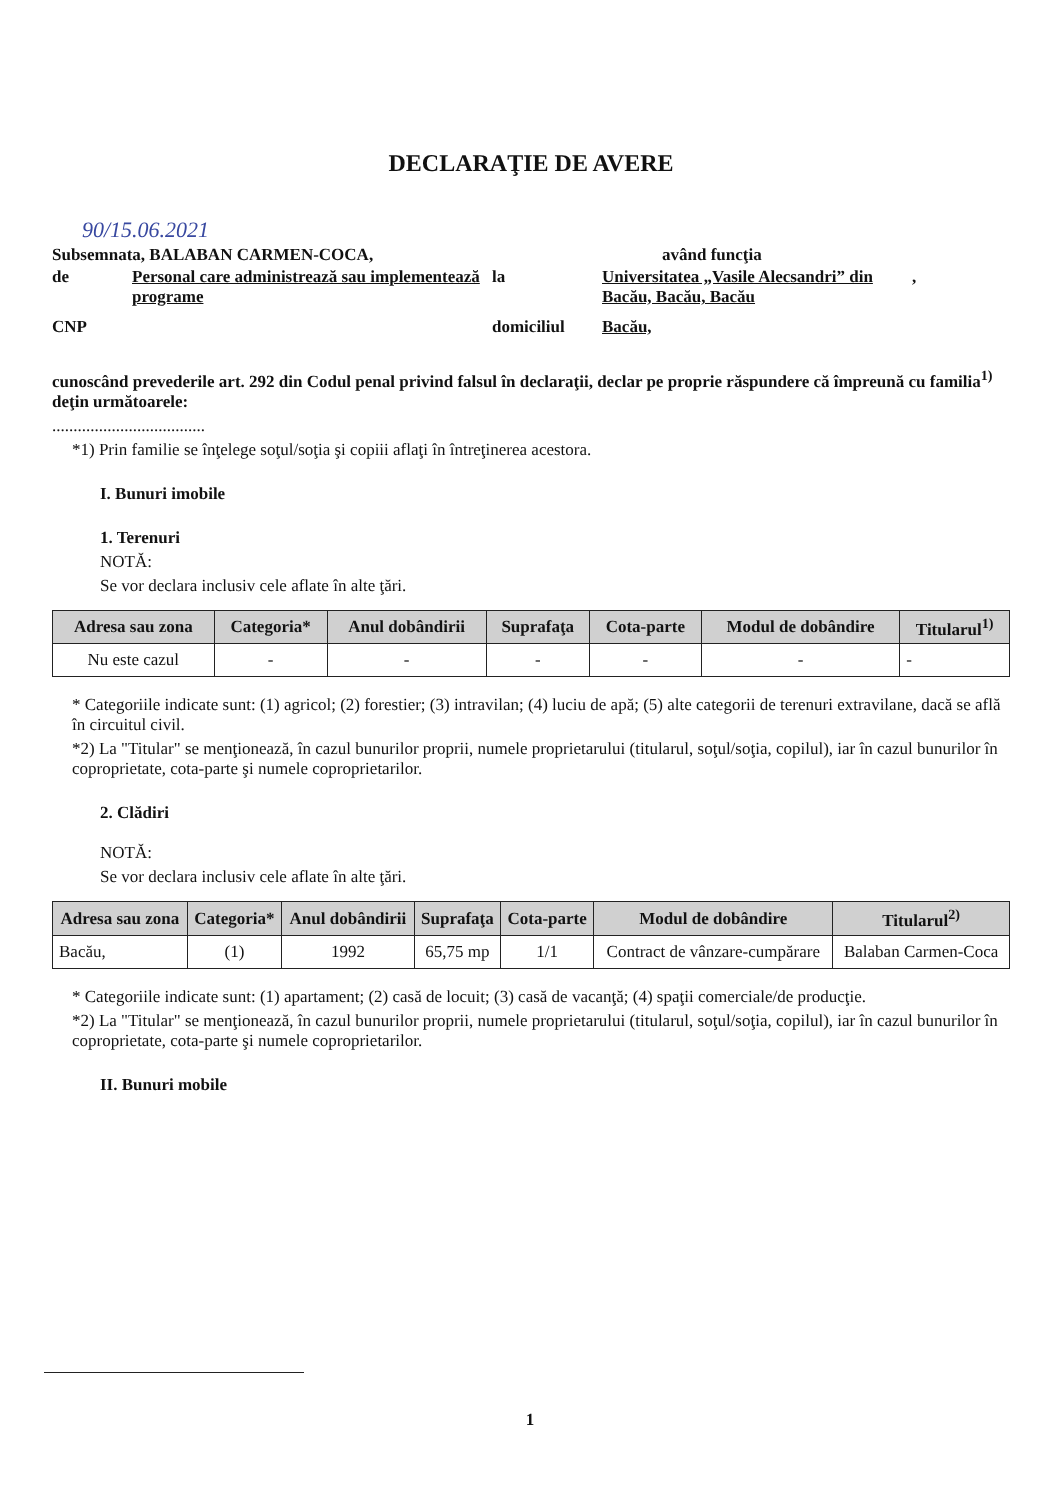DECLARAŢIE DE AVERE
90/15.06.2021
Subsemnata, BALABAN CARMEN-COCA, având funcţia
de Personal care administrează sau implementează programe
la Universitatea „Vasile Alecsandri” din Bacău, Bacău, Bacău
,
CNP domiciliul Bacău,
cunoscând prevederile art. 292 din Codul penal privind falsul în declaraţii, declar pe proprie răspundere că împreună cu familia<sup>1)</sup> deţin următoarele:
....................................
*1) Prin familie se înţelege soţul/soţia şi copiii aflaţi în întreţinerea acestora.
I. Bunuri imobile
1. Terenuri
NOTĂ:
Se vor declara inclusiv cele aflate în alte ţări.
| Adresa sau zona | Categoria* | Anul dobândirii | Suprafaţa | Cota-parte | Modul de dobândire | Titularul<sup>1)</sup> |
| --- | --- | --- | --- | --- | --- | --- |
| Nu este cazul | - | - | - | - | - | - |
* Categoriile indicate sunt: (1) agricol; (2) forestier; (3) intravilan; (4) luciu de apă; (5) alte categorii de terenuri extravilane, dacă se află în circuitul civil.
*2) La "Titular" se menţionează, în cazul bunurilor proprii, numele proprietarului (titularul, soţul/soţia, copilul), iar în cazul bunurilor în coproprietate, cota-parte şi numele coproprietarilor.
2. Clădiri
NOTĂ:
Se vor declara inclusiv cele aflate în alte ţări.
| Adresa sau zona | Categoria* | Anul dobândirii | Suprafaţa | Cota-parte | Modul de dobândire | Titularul<sup>2)</sup> |
| --- | --- | --- | --- | --- | --- | --- |
| Bacău, | (1) | 1992 | 65,75 mp | 1/1 | Contract de vânzare-cumpărare | Balaban Carmen-Coca |
* Categoriile indicate sunt: (1) apartament; (2) casă de locuit; (3) casă de vacanţă; (4) spaţii comerciale/de producţie.
*2) La "Titular" se menţionează, în cazul bunurilor proprii, numele proprietarului (titularul, soţul/soţia, copilul), iar în cazul bunurilor în coproprietate, cota-parte şi numele coproprietarilor.
II. Bunuri mobile
1